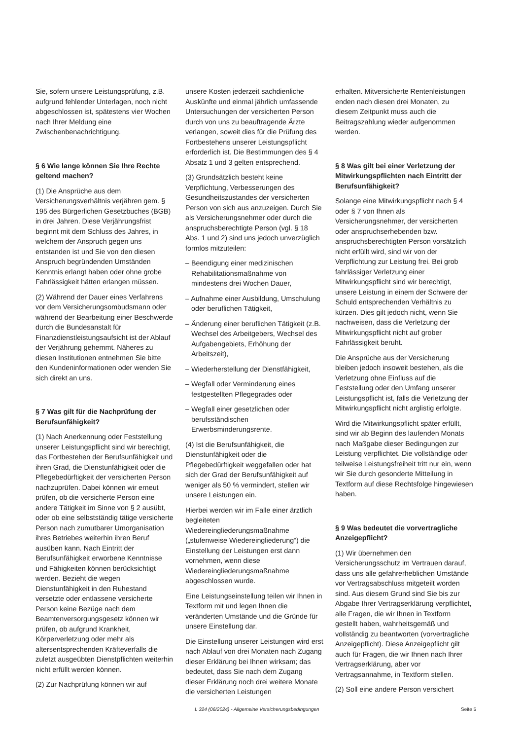Sie, sofern unsere Leistungsprüfung, z.B. aufgrund fehlender Unterlagen, noch nicht abgeschlossen ist, spätestens vier Wochen nach Ihrer Meldung eine Zwischenbenachrichtigung.
§ 6 Wie lange können Sie Ihre Rechte geltend machen?
(1) Die Ansprüche aus dem Versicherungsverhältnis verjähren gem. § 195 des Bürgerlichen Gesetzbuches (BGB) in drei Jahren. Diese Verjährungsfrist beginnt mit dem Schluss des Jahres, in welchem der Anspruch gegen uns entstanden ist und Sie von den diesen Anspruch begründenden Umständen Kenntnis erlangt haben oder ohne grobe Fahrlässigkeit hätten erlangen müssen.
(2) Während der Dauer eines Verfahrens vor dem Versicherungsombudsmann oder während der Bearbeitung einer Beschwerde durch die Bundesanstalt für Finanzdienstleistungsaufsicht ist der Ablauf der Verjährung gehemmt. Näheres zu diesen Institutionen entnehmen Sie bitte den Kundeninformationen oder wenden Sie sich direkt an uns.
§ 7 Was gilt für die Nachprüfung der Berufsunfähigkeit?
(1) Nach Anerkennung oder Feststellung unserer Leistungspflicht sind wir berechtigt, das Fortbestehen der Berufsunfähigkeit und ihren Grad, die Dienstunfähigkeit oder die Pflegebedürftigkeit der versicherten Person nachzuprüfen. Dabei können wir erneut prüfen, ob die versicherte Person eine andere Tätigkeit im Sinne von § 2 ausübt, oder ob eine selbstständig tätige versicherte Person nach zumutbarer Umorganisation ihres Betriebes weiterhin ihren Beruf ausüben kann. Nach Eintritt der Berufsunfähigkeit erworbene Kenntnisse und Fähigkeiten können berücksichtigt werden. Bezieht die wegen Dienstunfähigkeit in den Ruhestand versetzte oder entlassene versicherte Person keine Bezüge nach dem Beamtenversorgungsgesetz können wir prüfen, ob aufgrund Krankheit, Körperverletzung oder mehr als altersentsprechenden Kräfteverfalls die zuletzt ausgeübten Dienstpflichten weiterhin nicht erfüllt werden können.
(2) Zur Nachprüfung können wir auf
unsere Kosten jederzeit sachdienliche Auskünfte und einmal jährlich umfassende Untersuchungen der versicherten Person durch von uns zu beauftragende Ärzte verlangen, soweit dies für die Prüfung des Fortbestehens unserer Leistungspflicht erforderlich ist. Die Bestimmungen des § 4 Absatz 1 und 3 gelten entsprechend.
(3) Grundsätzlich besteht keine Verpflichtung, Verbesserungen des Gesundheitszustandes der versicherten Person von sich aus anzuzeigen. Durch Sie als Versicherungsnehmer oder durch die anspruchsberechtigte Person (vgl. § 18 Abs. 1 und 2) sind uns jedoch unverzüglich formlos mitzuteilen:
– Beendigung einer medizinischen Rehabilitationsmaßnahme von mindestens drei Wochen Dauer,
– Aufnahme einer Ausbildung, Umschulung oder beruflichen Tätigkeit,
– Änderung einer beruflichen Tätigkeit (z.B. Wechsel des Arbeitgebers, Wechsel des Aufgabengebiets, Erhöhung der Arbeitszeit),
– Wiederherstellung der Dienstfähigkeit,
– Wegfall oder Verminderung eines festgestellten Pflegegrades oder
– Wegfall einer gesetzlichen oder berufsständischen Erwerbsminderungsrente.
(4) Ist die Berufsunfähigkeit, die Dienstunfähigkeit oder die Pflegebedürftigkeit weggefallen oder hat sich der Grad der Berufsunfähigkeit auf weniger als 50 % vermindert, stellen wir unsere Leistungen ein.
Hierbei werden wir im Falle einer ärztlich begleiteten Wiedereingliederungsmaßnahme („stufenweise Wiedereingliederung“) die Einstellung der Leistungen erst dann vornehmen, wenn diese Wiedereingliederungsmaßnahme abgeschlossen wurde.
Eine Leistungseinstellung teilen wir Ihnen in Textform mit und legen Ihnen die veränderten Umstände und die Gründe für unsere Einstellung dar.
Die Einstellung unserer Leistungen wird erst nach Ablauf von drei Monaten nach Zugang dieser Erklärung bei Ihnen wirksam; das bedeutet, dass Sie nach dem Zugang dieser Erklärung noch drei weitere Monate die versicherten Leistungen
erhalten. Mitversicherte Rentenleistungen enden nach diesen drei Monaten, zu diesem Zeitpunkt muss auch die Beitragszahlung wieder aufgenommen werden.
§ 8 Was gilt bei einer Verletzung der Mitwirkungspflichten nach Eintritt der Berufsunfähigkeit?
Solange eine Mitwirkungspflicht nach § 4 oder § 7 von Ihnen als Versicherungsnehmer, der versicherten oder anspruchserhebenden bzw. anspruchsberechtigten Person vorsätzlich nicht erfüllt wird, sind wir von der Verpflichtung zur Leistung frei. Bei grob fahrlässiger Verletzung einer Mitwirkungspflicht sind wir berechtigt, unsere Leistung in einem der Schwere der Schuld entsprechenden Verhältnis zu kürzen. Dies gilt jedoch nicht, wenn Sie nachweisen, dass die Verletzung der Mitwirkungspflicht nicht auf grober Fahrlässigkeit beruht.
Die Ansprüche aus der Versicherung bleiben jedoch insoweit bestehen, als die Verletzung ohne Einfluss auf die Feststellung oder den Umfang unserer Leistungspflicht ist, falls die Verletzung der Mitwirkungspflicht nicht arglistig erfolgte.
Wird die Mitwirkungspflicht später erfüllt, sind wir ab Beginn des laufenden Monats nach Maßgabe dieser Bedingungen zur Leistung verpflichtet. Die vollständige oder teilweise Leistungsfreiheit tritt nur ein, wenn wir Sie durch gesonderte Mitteilung in Textform auf diese Rechtsfolge hingewiesen haben.
§ 9 Was bedeutet die vorvertragliche Anzeigepflicht?
(1) Wir übernehmen den Versicherungsschutz im Vertrauen darauf, dass uns alle gefahrerheblichen Umstände vor Vertragsabschluss mitgeteilt worden sind. Aus diesem Grund sind Sie bis zur Abgabe Ihrer Vertragserklärung verpflichtet, alle Fragen, die wir Ihnen in Textform gestellt haben, wahrheitsgemäß und vollständig zu beantworten (vorvertragliche Anzeigepflicht). Diese Anzeigepflicht gilt auch für Fragen, die wir Ihnen nach Ihrer Vertragserklärung, aber vor Vertragsannahme, in Textform stellen.
(2) Soll eine andere Person versichert
L 324 (06/2024) - Allgemeine Versicherungsbedingungen Seite 5